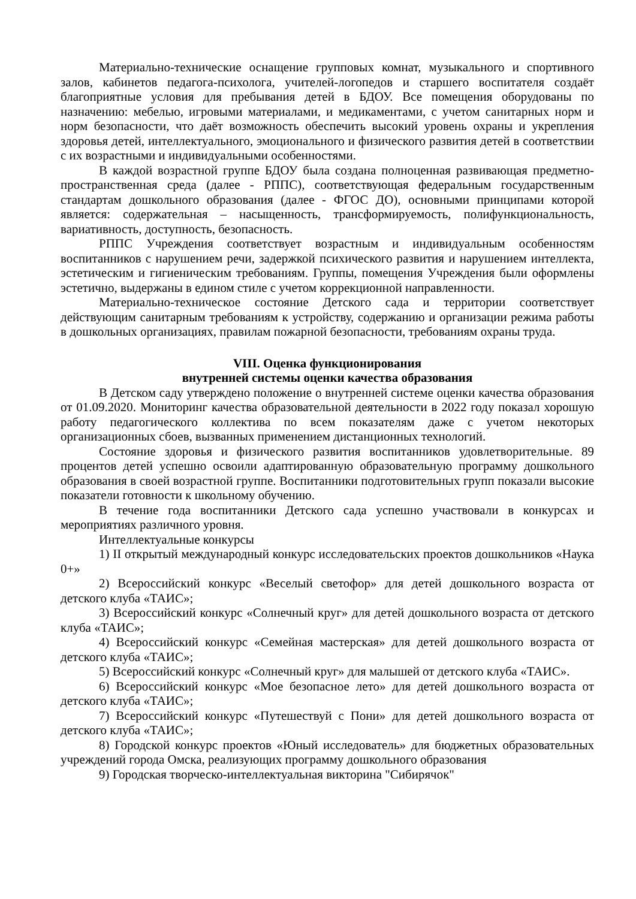Материально-технические оснащение групповых комнат, музыкального и спортивного залов, кабинетов педагога-психолога, учителей-логопедов и старшего воспитателя создаёт благоприятные условия для пребывания детей в БДОУ. Все помещения оборудованы по назначению: мебелью, игровыми материалами, и медикаментами, с учетом санитарных норм и норм безопасности, что даёт возможность обеспечить высокий уровень охраны и укрепления здоровья детей, интеллектуального, эмоционального и физического развития детей в соответствии с их возрастными и индивидуальными особенностями.
В каждой возрастной группе БДОУ была создана полноценная развивающая предметно-пространственная среда (далее - РППС), соответствующая федеральным государственным стандартам дошкольного образования (далее - ФГОС ДО), основными принципами которой является: содержательная – насыщенность, трансформируемость, полифункциональность, вариативность, доступность, безопасность.
РППС Учреждения соответствует возрастным и индивидуальным особенностям воспитанников с нарушением речи, задержкой психического развития и нарушением интеллекта, эстетическим и гигиеническим требованиям. Группы, помещения Учреждения были оформлены эстетично, выдержаны в едином стиле с учетом коррекционной направленности.
Материально-техническое состояние Детского сада и территории соответствует действующим санитарным требованиям к устройству, содержанию и организации режима работы в дошкольных организациях, правилам пожарной безопасности, требованиям охраны труда.
VIII. Оценка функционирования
внутренней системы оценки качества образования
В Детском саду утверждено положение о внутренней системе оценки качества образования от 01.09.2020. Мониторинг качества образовательной деятельности в 2022 году показал хорошую работу педагогического коллектива по всем показателям даже с учетом некоторых организационных сбоев, вызванных применением дистанционных технологий.
Состояние здоровья и физического развития воспитанников удовлетворительные. 89 процентов детей успешно освоили адаптированную образовательную программу дошкольного образования в своей возрастной группе. Воспитанники подготовительных групп показали высокие показатели готовности к школьному обучению.
В течение года воспитанники Детского сада успешно участвовали в конкурсах и мероприятиях различного уровня.
Интеллектуальные конкурсы
1) II открытый международный конкурс исследовательских проектов дошкольников «Наука 0+»
2) Всероссийский конкурс «Веселый светофор» для детей дошкольного возраста от детского клуба «ТАИС»;
3) Всероссийский конкурс «Солнечный круг» для детей дошкольного возраста от детского клуба «ТАИС»;
4) Всероссийский конкурс «Семейная мастерская» для детей дошкольного возраста от детского клуба «ТАИС»;
5) Всероссийский конкурс «Солнечный круг» для малышей от детского клуба «ТАИС».
6) Всероссийский конкурс «Мое безопасное лето» для детей дошкольного возраста от детского клуба «ТАИС»;
7) Всероссийский конкурс «Путешествуй с Пони» для детей дошкольного возраста от детского клуба «ТАИС»;
8) Городской конкурс проектов «Юный исследователь» для бюджетных образовательных учреждений города Омска, реализующих программу дошкольного образования
9) Городская творческо-интеллектуальная викторина "Сибирячок"